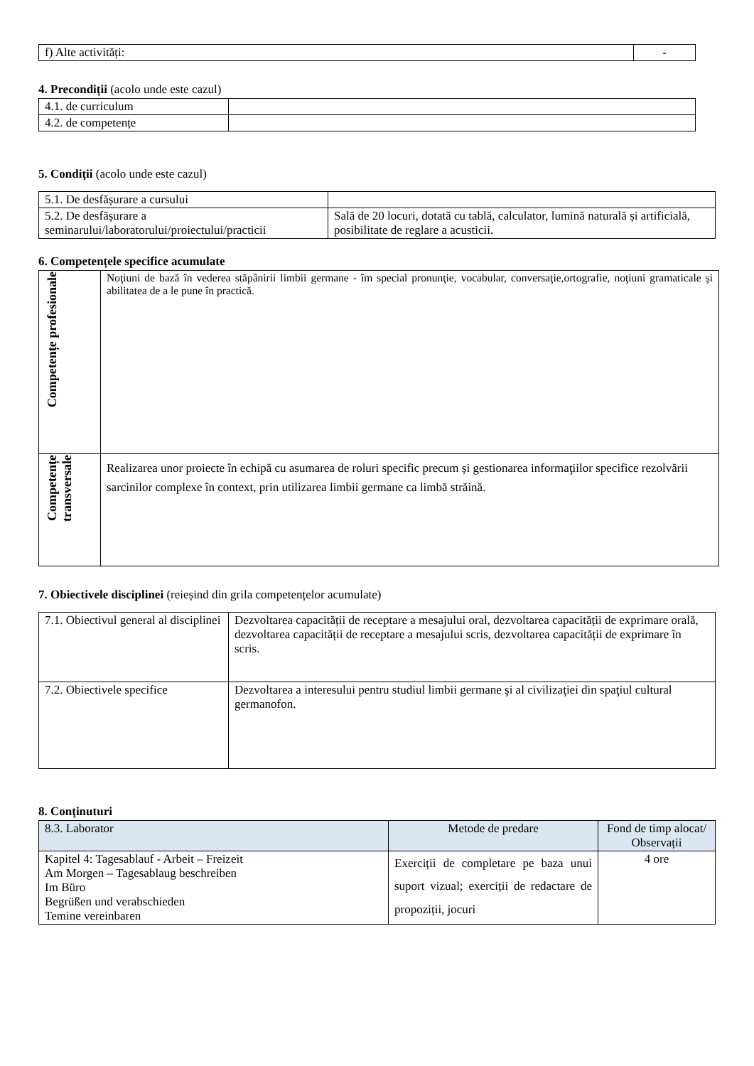| f) Alte activități: | - |
4. Precondiții (acolo unde este cazul)
| 4.1. de curriculum | |
| 4.2. de competențe | |
5. Condiții (acolo unde este cazul)
| 5.1. De desfășurare a cursului | |
| 5.2. De desfășurare a seminarului/laboratorului/proiectului/practicii | Sală de 20 locuri, dotată cu tablă, calculator, lumină naturală și artificială, posibilitate de reglare a acusticii. |
6. Competențele specifice acumulate
| Competențe profesionale | Noţiuni de bază în vederea stăpânirii limbii germane - îm special pronunţie, vocabular, conversaţie,ortografie, noţiuni gramaticale şi abilitatea de a le pune în practică. |
| Competențe transversale | Realizarea unor proiecte în echipă cu asumarea de roluri specific precum și gestionarea informaţiilor specifice rezolvării sarcinilor complexe în context, prin utilizarea limbii germane ca limbă străină. |
7. Obiectivele disciplinei (reieșind din grila competențelor acumulate)
| 7.1. Obiectivul general al disciplinei | Dezvoltarea capacității de receptare a mesajului oral, dezvoltarea capacității de exprimare orală, dezvoltarea capacității de receptare a mesajului scris, dezvoltarea capacității de exprimare în scris. |
| 7.2. Obiectivele specifice | Dezvoltarea a interesului pentru studiul limbii germane şi al civilizaţiei din spaţiul cultural germanofon. |
8. Conţinuturi
| 8.3. Laborator | Metode de predare | Fond de timp alocat/ Observații |
| --- | --- | --- |
| Kapitel 4: Tagesablauf - Arbeit – Freizeit Am Morgen – Tagesablaug beschreiben Im Büro Begrüßen und verabschieden Temine vereinbaren | Exerciții de completare pe baza unui suport vizual; exerciții de redactare de propoziții, jocuri | 4 ore |